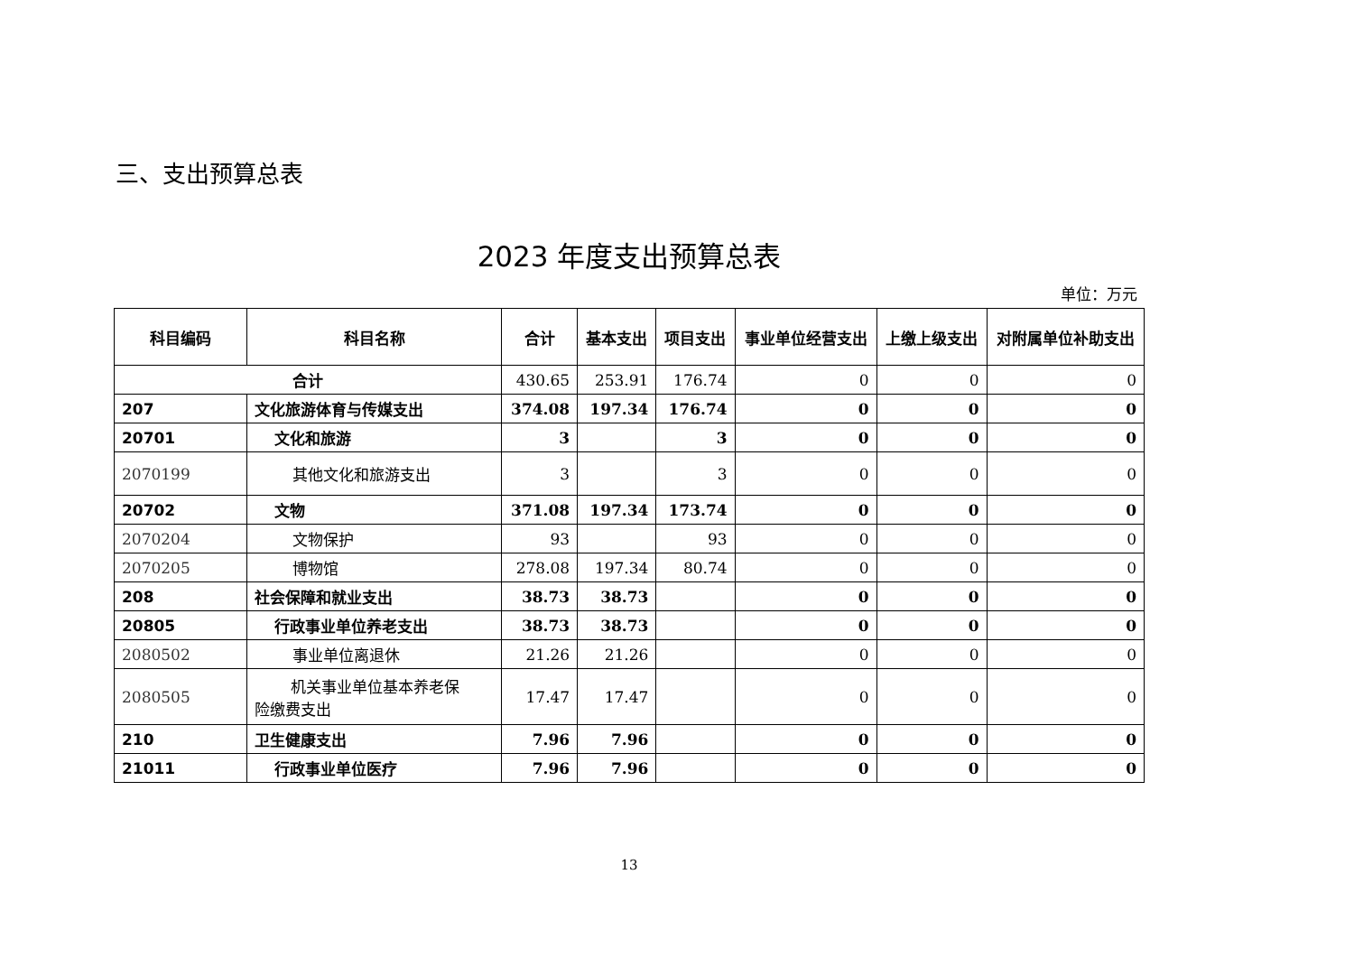三、支出预算总表
2023 年度支出预算总表
单位：万元
| 科目编码 | 科目名称 | 合计 | 基本支出 | 项目支出 | 事业单位经营支出 | 上缴上级支出 | 对附属单位补助支出 |
| --- | --- | --- | --- | --- | --- | --- | --- |
| 合计 | | 430.65 | 253.91 | 176.74 | 0 | 0 | 0 |
| 207 | 文化旅游体育与传媒支出 | 374.08 | 197.34 | 176.74 | 0 | 0 | 0 |
| 20701 | 文化和旅游 | 3 | | 3 | 0 | 0 | 0 |
| 2070199 | 其他文化和旅游支出 | 3 | | 3 | 0 | 0 | 0 |
| 20702 | 文物 | 371.08 | 197.34 | 173.74 | 0 | 0 | 0 |
| 2070204 | 文物保护 | 93 | | 93 | 0 | 0 | 0 |
| 2070205 | 博物馆 | 278.08 | 197.34 | 80.74 | 0 | 0 | 0 |
| 208 | 社会保障和就业支出 | 38.73 | 38.73 | | 0 | 0 | 0 |
| 20805 | 行政事业单位养老支出 | 38.73 | 38.73 | | 0 | 0 | 0 |
| 2080502 | 事业单位离退休 | 21.26 | 21.26 | | 0 | 0 | 0 |
| 2080505 | 机关事业单位基本养老保 险缴费支出 | 17.47 | 17.47 | | 0 | 0 | 0 |
| 210 | 卫生健康支出 | 7.96 | 7.96 | | 0 | 0 | 0 |
| 21011 | 行政事业单位医疗 | 7.96 | 7.96 | | 0 | 0 | 0 |
13